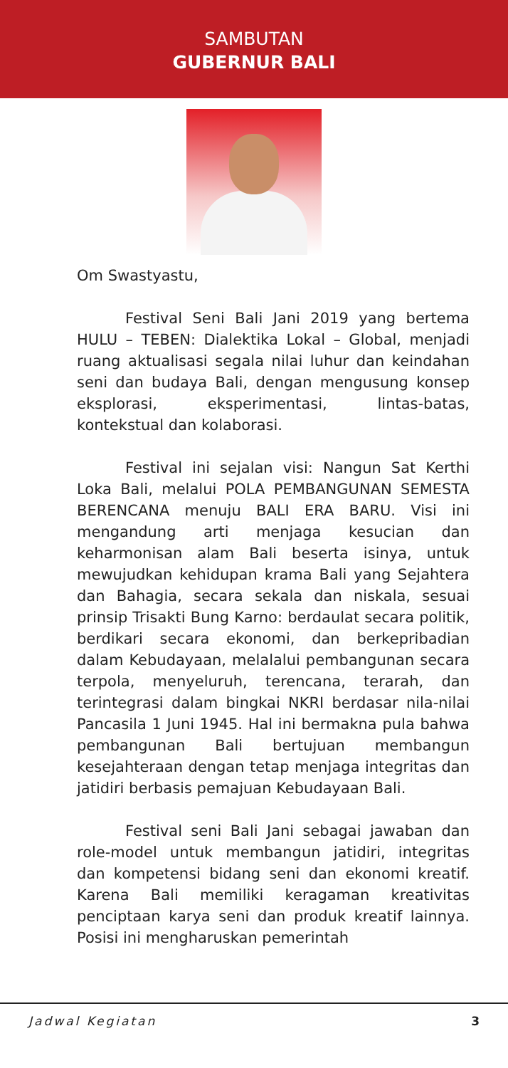SAMBUTAN
GUBERNUR BALI
Om Swastyastu,
Festival Seni Bali Jani 2019 yang bertema HULU – TEBEN: Dialektika Lokal – Global, menjadi ruang aktualisasi segala nilai luhur dan keindahan seni dan budaya Bali, dengan mengusung konsep eksplorasi, eksperimentasi, lintas-batas, kontekstual dan kolaborasi.
Festival ini sejalan visi: Nangun Sat Kerthi Loka Bali, melalui POLA PEMBANGUNAN SEMESTA BERENCANA menuju BALI ERA BARU. Visi ini mengandung arti menjaga kesucian dan keharmonisan alam Bali beserta isinya, untuk mewujudkan kehidupan krama Bali yang Sejahtera dan Bahagia, secara sekala dan niskala, sesuai prinsip Trisakti Bung Karno: berdaulat secara politik, berdikari secara ekonomi, dan berkepribadian dalam Kebudayaan, melalalui pembangunan secara terpola, menyeluruh, terencana, terarah, dan terintegrasi dalam bingkai NKRI berdasar nila-nilai Pancasila 1 Juni 1945. Hal ini bermakna pula bahwa pembangunan Bali bertujuan membangun kesejahteraan dengan tetap menjaga integritas dan jatidiri berbasis pemajuan Kebudayaan Bali.
Festival seni Bali Jani sebagai jawaban dan role-model untuk membangun jatidiri, integritas dan kompetensi bidang seni dan ekonomi kreatif. Karena Bali memiliki keragaman kreativitas penciptaan karya seni dan produk kreatif lainnya. Posisi ini mengharuskan pemerintah
Jadwal Kegiatan 3